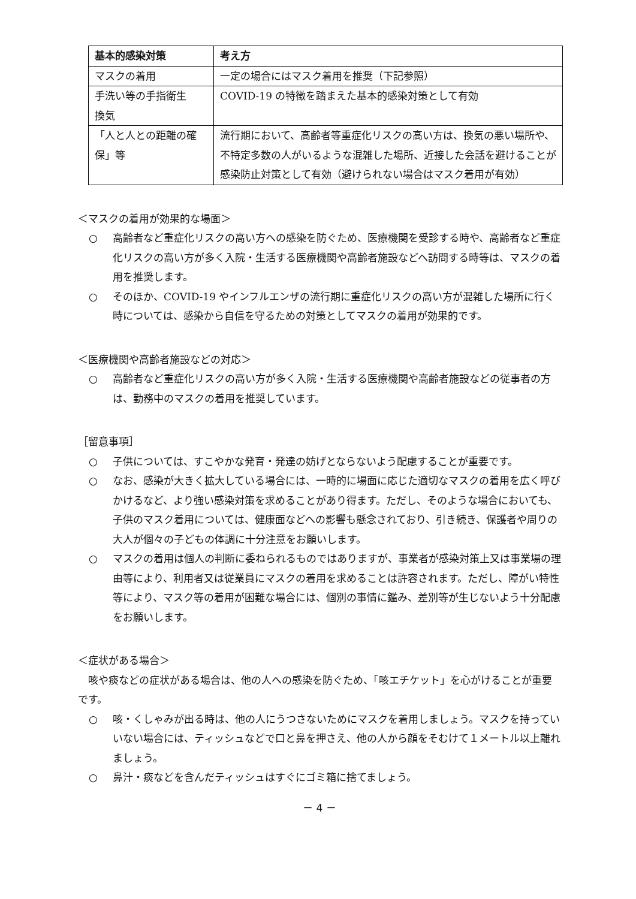| 基本的感染対策 | 考え方 |
| --- | --- |
| マスクの着用 | 一定の場合にはマスク着用を推奨（下記参照） |
| 手洗い等の手指衛生 換気 | COVID-19 の特徴を踏まえた基本的感染対策として有効 |
| 「人と人との距離の確保」等 | 流行期において、高齢者等重症化リスクの高い方は、換気の悪い場所や、不特定多数の人がいるような混雑した場所、近接した会話を避けることが感染防止対策として有効（避けられない場合はマスク着用が有効） |
＜マスクの着用が効果的な場面＞
○ 高齢者など重症化リスクの高い方への感染を防ぐため、医療機関を受診する時や、高齢者など重症化リスクの高い方が多く入院・生活する医療機関や高齢者施設などへ訪問する時等は、マスクの着用を推奨します。
○ そのほか、COVID-19 やインフルエンザの流行期に重症化リスクの高い方が混雑した場所に行く時については、感染から自信を守るための対策としてマスクの着用が効果的です。
＜医療機関や高齢者施設などの対応＞
○ 高齢者など重症化リスクの高い方が多く入院・生活する医療機関や高齢者施設などの従事者の方は、勤務中のマスクの着用を推奨しています。
［留意事項］
○ 子供については、すこやかな発育・発達の妨げとならないよう配慮することが重要です。
○ なお、感染が大きく拡大している場合には、一時的に場面に応じた適切なマスクの着用を広く呼びかけるなど、より強い感染対策を求めることがあり得ます。ただし、そのような場合においても、子供のマスク着用については、健康面などへの影響も懸念されており、引き続き、保護者や周りの大人が個々の子どもの体調に十分注意をお願いします。
○ マスクの着用は個人の判断に委ねられるものではありますが、事業者が感染対策上又は事業場の理由等により、利用者又は従業員にマスクの着用を求めることは許容されます。ただし、障がい特性等により、マスク等の着用が困難な場合には、個別の事情に鑑み、差別等が生じないよう十分配慮をお願いします。
＜症状がある場合＞
　咳や痰などの症状がある場合は、他の人への感染を防ぐため、「咳エチケット」を心がけることが重要です。
○ 咳・くしゃみが出る時は、他の人にうつさないためにマスクを着用しましょう。マスクを持っていいない場合には、ティッシュなどで口と鼻を押さえ、他の人から顔をそむけて１メートル以上離れましょう。
○ 鼻汁・痰などを含んだティッシュはすぐにゴミ箱に捨てましょう。
－ 4 －